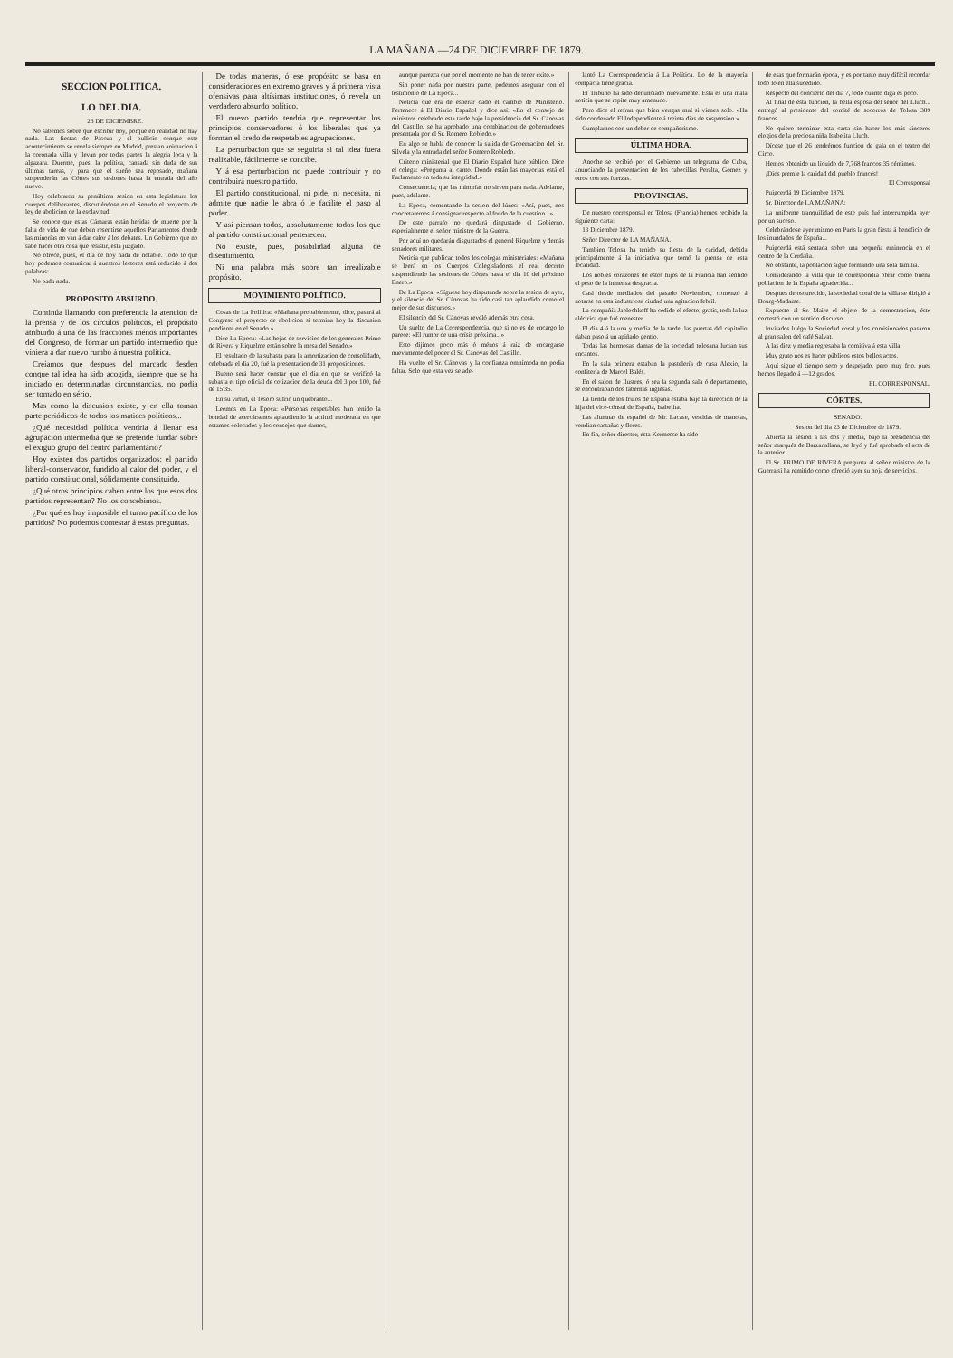LA MAÑANA.—24 DE DICIEMBRE DE 1879.
SECCION POLITICA.
LO DEL DIA.
23 DE DICIEMBRE.
No sabemos sobre qué escribir hoy, porque en realidad no hay nada. Las fiestas de Páscua y el bullicio conque este acontecimiento se revela siempre en Madrid, prestan animacion á la coronada villa y llevan por todas partes la alegría loca y la algazara. Duerme, pues, la política, cansada sin duda de sus últimas tareas, y para que el sueño sea reposado, mañana suspenderán las Córtes sus sesiones hasta la entrada del año nuevo.
Hoy celebraron su penúltima sesion en esta legislatura los cuerpos deliberantes, discutiéndose en el Senado el proyecto de ley de abolicion de la esclavitud.
Se conoce que estas Cámaras están heridas de muerte por la falta de vida de que deben resentirse aquellos Parlamentos donde las minorías no van á dar calor á los debates. Un Gobierno que no sabe hacer otra cosa que resistir, está juzgado.
No ofrece, pues, el dia de hoy nada de notable. Todo lo que hoy podemos comunicar á nuestros lectores está reducido á dos palabras:
No pada nada.
PROPOSITO ABSURDO.
Continúa llamando con preferencia la atencion de la prensa y de los círculos políticos, el propósito atribuido á una de las fracciones ménos importantes del Congreso, de formar un partido intermedio que viniera á dar nuevo rumbo á nuestra política.
Creíamos que despues del marcado desden conque tal idea ha sido acogida, siempre que se ha iniciado en determinadas circunstancias, no podia ser tomado en sério.
Mas como la discusion existe, y en ella toman parte periódicos de todos los matices políticos...
¿Qué necesidad política vendria á llenar esa agrupacion intermedia que se pretende fundar sobre el exigüo grupo del centro parlamentario?
Hoy existen dos partidos organizados: el partido liberal-conservador, fundido al calor del poder, y el partido constitucional, sólidamente constituido.
¿Qué otros principios caben entre los que esos dos partidos representan? No los concebimos.
¿Por qué es hoy imposible el turno pacífico de los partidos? No podemos contestar á estas preguntas.
De todas maneras, ó ese propósito se basa en consideraciones en extremo graves y á primera vista ofensivas para altísimas instituciones, ó revela un verdadero absurdo político.
El nuevo partido tendria que representar los principios conservadores ó los liberales que ya forman el credo de respetables agrupaciones.
La perturbacion que se seguiria si tal idea fuera realizable, fácilmente se concibe.
Y á esa perturbacion no puede contribuir y no contribuirá nuestro partido.
El partido constitucional, ni pide, ni necesita, ni admite que nadie le abra ó le facilite el paso al poder.
Y así piensan todos, absolutamente todos los que al partido constitucional pertenecen.
No existe, pues, posibilidad alguna de disentimiento.
Ni una palabra más sobre tan irrealizable propósito.
MOVIMIENTO POLÍTICO.
Cosas de La Política: «Mañana probablemente, dice, pasará al Congreso el proyecto de abolicion si termina hoy la discusion pendiente en el Senado.»
Dice La Epoca: «Las hojas de servicios de los generales Primo de Rivera y Riquelme están sobre la mesa del Senado.»
El resultado de la subasta para la amortizacion de consolidado, celebrada el dia 20, fué la presentacion de 31 proposiciones.
Bueno será hacer constar que el dia en que se verificó la subasta el tipo oficial de cotizacion de la deuda del 3 por 100, fué de 15'35.
En su virtud, el Tesoro sufrió un quebranto...
Leemos en La Epoca: «Personas respetables han tenido la bondad de acercársenos aplaudiendo la actitud moderada en que estamos colocados y los consejos que damos,
aunque parezca que por el momento no han de tener éxito.»
Sin poner nada por nuestra parte, podemos asegurar con el testimonio de La Epoca...
Noticia que era de esperar dado el cambio de Ministerio. Pertenece á El Diario Español y dice así: «En el consejo de ministros celebrado esta tarde bajo la presidencia del Sr. Cánovas del Castillo, se ha aprobado una combinacion de gobernadores presentada por el Sr. Romero Robledo.»
En algo se habla de conocer la salida de Gobernacion del Sr. Silvela y la entrada del señor Romero Robledo.
Criterio ministerial que El Diario Español hace público. Dice el colega: «Pregunta al canto. Donde están las mayorías está el Parlamento en toda su integridad.»
Consecuencia; que las minorías no sirven para nada. Adelante, pues, adelante.
La Epoca, comentando la sesion del lúnes: «Así, pues, nos concretaremos á consignar respecto al fondo de la cuestion...»
De este párrafo no quedará disgustado el Gobierno, especialmente el señor ministro de la Guerra.
Por aquí no quedarán disgustados el general Riquelme y demás senadores militares.
Noticia que publican todos los colegas ministeriales: «Mañana se leerá en los Cuerpos Colegisladores el real decreto suspendiendo las sesiones de Córtes hasta el dia 10 del próximo Enero.»
De La Epoca: «Síguese hoy disputando sobre la sesion de ayer, y el silencio del Sr. Cánovas ha sido casi tan aplaudido como el mejor de sus discursos.»
El silencio del Sr. Cánovas reveló además otra cosa.
Un suelto de La Correspondencia, que si no es de encargo lo parece: «El rumor de una crísis próxima...»
Esto dijimos poco más ó ménos á raiz de encargarse nuevamente del poder el Sr. Cánovas del Castillo.
Ha vuelto el Sr. Cánovas y la confianza omnímoda no podia faltar. Solo que esta vez se ade-
lantó La Correspondencia á La Política. Lo de la mayoría compacta tiene gracia.
El Tribuno ha sido denunciado nuevamente. Esta es una mala noticia que se repite muy amenudo.
Pero dice el refran que bien vengas mal si vienes solo. «Ha sido condenado El Independiente á treinta dias de suspension.»
Cumplamos con un deber de compañerismo.
ÚLTIMA HORA.
Anoche se recibió por el Gobierno un telegrama de Cuba, anunciando la presentacion de los cabecillas Peralta, Gomez y otros con sus fuerzas.
PROVINCIAS.
De nuestro corresponsal en Tolosa (Francia) hemos recibido la siguiente carta:
13 Diciembre 1879.
Señor Director de LA MAÑANA.
Tambien Tolosa ha tenido su fiesta de la caridad, debida principalmente á la iniciativa que tomó la prensa de esta localidad.
Los nobles corazones de estos hijos de la Francia han sentido el peso de la inmensa desgracia.
Casi desde mediados del pasado Noviembre, comenzó á notarse en esta industriosa ciudad una agitacion febril.
La compañía Jablochkoff ha cedido el efecto, gratis, toda la luz eléctrica que fué menester.
El dia 4 á la una y media de la tarde, las puertas del capitolio daban paso á un apiñado gentío.
Todas las hermosas damas de la sociedad tolosana lucian sus encantos.
En la sala primera estaban la pastelería de casa Alexio, la confitería de Marcel Balés.
En el salon de Ilustres, ó sea la segunda sala ó departamento, se encontraban dos tabernas inglesas.
La tienda de los frutos de España estaba bajo la direccion de la hija del vice-cónsul de España, Isabelita.
Las alumnas de español de Mr. Lacase, vestidas de manolas, vendian castañas y flores.
En fin, señor director, esta Kermesse ha sido
de esas que formarán época, y es por tanto muy difícil recordar todo lo en ella sucedido.
Respecto del concierto del dia 7, todo cuanto diga es poco.
Al final de esta funcion, la bella esposa del señor del Lluch... entregó al presidente del comité de socorros de Tolosa 389 francos.
No quiero terminar esta carta sin hacer los más sinceros elogios de la preciosa niña Isabelita Lluch.
Dícese que el 26 tendrémos funcion de gala en el teatro del Circo.
Hemos obtenido un líquido de 7,768 francos 35 céntimos.
¡Dios premie la caridad del pueblo francés!
El Corresponsal
Puigcerdá 19 Diciembre 1879.
Sr. Director de LA MAÑANA:
La uniforme tranquilidad de este país fué interrumpida ayer por un suceso.
Celebrándose ayer mismo en París la gran fiesta á beneficio de los inundados de España...
Puigcerdá está sentada sobre una pequeña eminencia en el centro de la Cerdaña.
No obstante, la poblacion sigue formando una sola familia.
Considerando la villa que le correspondia obrar como buena poblacion de la España agradecida...
Despues de oscurecido, la sociedad coral de la villa se dirigió á Bourg-Madame.
Expuesto al Sr. Maire el objeto de la demostracion, éste contestó con un sentido discurso.
Invitados luégo la Sociedad coral y los comisionados pasaron al gran salon del café Salvat.
A las diez y media regresaba la comitiva á esta villa.
Muy grato nos es hacer públicos estos bellos actos.
Aquí sigue el tiempo seco y despejado, pero muy frio, pues hemos llegado á —12 grados.
EL CORRESPONSAL.
CÓRTES.
SENADO.
Sesion del dia 23 de Diciembre de 1879.
Abierta la sesion á las dos y media, bajo la presidencia del señor marqués de Barzanallana, se leyó y fué aprobada el acta de la anterior.
El Sr. PRIMO DE RIVERA pregunta al señor ministro de la Guerra si ha remitido como ofreció ayer su hoja de servicios.